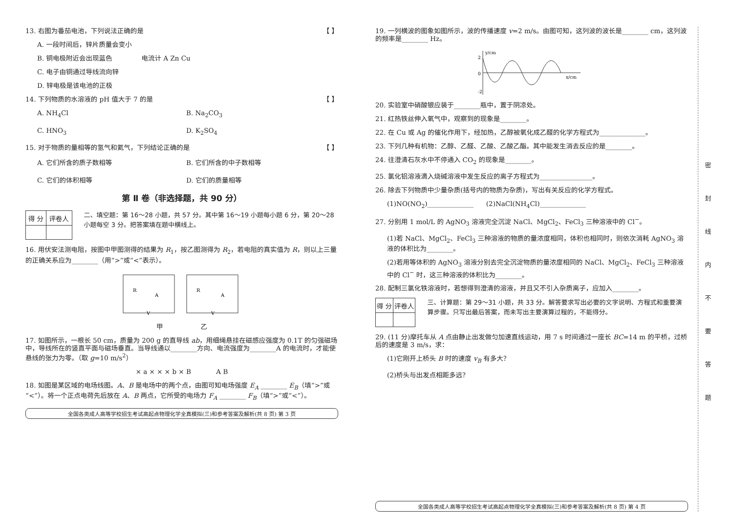13. 右图为番茄电池，下列说法正确的是 【 】
A. 一段时间后，锌片质量会变小
B. 铜电极附近会出现蓝色 电流计 A Zn Cu
C. 电子由铜通过导线流向锌
D. 锌电极是该电池的正极
14. 下列物质的水溶液的 pH 值大于 7 的是 【 】
A. NH<sub>4</sub>Cl B. Na<sub>2</sub>CO<sub>3</sub>
C. HNO<sub>3</sub> D. K<sub>2</sub>SO<sub>4</sub>
15. 对于物质的量相等的氢气和氦气，下列结论正确的是 【 】
A. 它们所含的质子数相等 B. 它们所含的中子数相等
C. 它们的体积相等 D. 它们的质量相等
第 Ⅱ 卷（非选择题，共 90 分）
| 得 分 | 评卷人 |
| --- | --- |
二、填空题：第 16～28 小题，共 57 分。其中第 16～19 小题每小题 6 分，第 20～28 小题每空 3 分。把答案填在题中横线上。
16. 用伏安法测电阻，按图中甲图测得的结果为 R<sub>1</sub>，按乙图测得为 R<sub>2</sub>，若电阻的真实值为 R，则以上三量的正确关系应为________（用“>”或“<”表示）。
R
A
V
R
A
V
甲 乙
17. 如图所示，一根长 50 cm，质量为 200 g 的直导线 ab，用细绳悬挂在磁感应强度为 0.1T 的匀强磁场中，导线所在的竖直平面与磁场垂直。当导线通以________方向、电流强度为________A 的电流时，才能使悬线的张力为零。（取 g=10 m/s<sup>2</sup>）
× a × × × b × B A B
18. 如图是某区域的电场线图。A、B 是电场中的两个点，由图可知电场强度 E<sub>A</sub> ________ E<sub>B</sub>（填“>”或“<”）。将一个正点电荷先后放在 A、B 两点，它所受的电场力 F<sub>A</sub> ________ F<sub>B</sub>（填“>”或“<”）。
全国各类成人高等学校招生考试高起点物理化学全真模拟(三)和参考答案及解析(共 8 页) 第 3 页
19. 一列横波的图象如图所示，波的传播速度 v=2 m/s。由图可知，这列波的波长是________ cm，这列波的频率是________ Hz。
y/cm
x/cm
2
0
-2
20. 实验室中硝酸银应装于________瓶中，置于阴凉处。
21. 红热铁丝伸入氧气中，观察到的现象是________。
22. 在 Cu 或 Ag 的催化作用下，经加热，乙醇被氧化成乙醛的化学方程式为______________。
23. 下列几种有机物：乙醇、乙醛、乙酸、乙酸乙酯。其中能发生消去反应的是________。
24. 往澄清石灰水中不停通入 CO<sub>2</sub> 的现象是________。
25. 氯化铝溶液滴入烧碱溶液中发生反应的离子方程式为________________。
26. 除去下列物质中少量杂质(括号内的物质为杂质)，写出有关反应的化学方程式。
(1)NO(NO<sub>2</sub>)______________ (2)NaCl(NH<sub>4</sub>Cl)______________
27. 分别用 1 mol/L 的 AgNO<sub>3</sub> 溶液完全沉淀 NaCl、MgCl<sub>2</sub>、FeCl<sub>3</sub> 三种溶液中的 Cl<sup>−</sup>。
(1)若 NaCl、MgCl<sub>2</sub>、FeCl<sub>3</sub> 三种溶液的物质的量浓度相同，体积也相同时，则依次消耗 AgNO<sub>3</sub> 溶液的体积比为________。
(2)若用等体积的 AgNO<sub>3</sub> 溶液分别去完全沉淀物质的量浓度相同的 NaCl、MgCl<sub>2</sub>、FeCl<sub>3</sub> 三种溶液中的 Cl<sup>−</sup> 时，这三种溶液的体积比为________。
28. 配制三氯化铁溶液时，若想得到澄清的溶液，并且又不引入杂质离子，应加入________。
| 得 分 | 评卷人 |
| --- | --- |
三、计算题：第 29～31 小题，共 33 分。解答要求写出必要的文字说明、方程式和重要演算步骤。只写出最后答案，而未写出主要演算过程的，不能得分。
29. (11 分)摩托车从 A 点由静止出发做匀加速直线运动，用 7 s 时间通过一座长 BC=14 m 的平桥，过桥后的速度是 3 m/s，求：
(1)它刚开上桥头 B 时的速度 v<sub>B</sub> 有多大？
(2)桥头与出发点相距多远？
全国各类成人高等学校招生考试高起点物理化学全真模拟(三)和参考答案及解析(共 8 页) 第 4 页
密
封
线
内
不
要
答
题